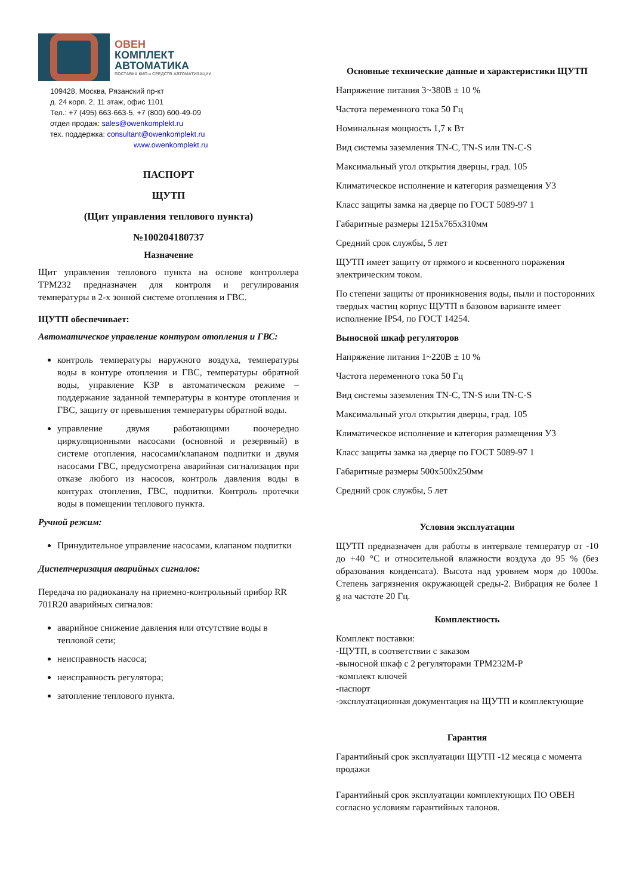ОВЕН
КОМПЛЕКТ
АВТОМАТИКА
ПОСТАВКА КИП и СРЕДСТВ АВТОМАТИЗАЦИИ
109428, Москва, Рязанский пр-кт
д. 24 корп. 2, 11 этаж, офис 1101
Тел.: +7 (495) 663-663-5, +7 (800) 600-49-09
отдел продаж: sales@owenkomplekt.ru
тех. поддержка: consultant@owenkomplekt.ru
www.owenkomplekt.ru
ПАСПОРТ
ЩУТП
(Щит управления теплового пункта)
№100204180737
Назначение
Щит управления теплового пункта на основе контроллера ТРМ232 предназначен для контроля и регулирования температуры в 2-х зонной системе отопления и ГВС.
ЩУТП обеспечивает:
Автоматическое управление контуром отопления и ГВС:
контроль температуры наружного воздуха, температуры воды в контуре отопления и ГВС, температуры обратной воды, управление КЗР в автоматическом режиме – поддержание заданной температуры в контуре отопления и ГВС, защиту от превышения температуры обратной воды.
управление двумя работающими поочередно циркуляционными насосами (основной и резервный) в системе отопления, насосами/клапаном подпитки и двумя насосами ГВС, предусмотрена аварийная сигнализация при отказе любого из насосов, контроль давления воды в контурах отопления, ГВС, подпитки. Контроль протечки воды в помещении теплового пункта.
Ручной режим:
Принудительное управление насосами, клапаном подпитки
Диспетчеризация аварийных сигналов:
Передача по радиоканалу на приемно-контрольный прибор RR 701R20 аварийных сигналов:
аварийное снижение давления или отсутствие воды в тепловой сети;
неисправность насоса;
неисправность регулятора;
затопление теплового пункта.
Основные технические данные и характеристики ЩУТП
Напряжение питания 3~380В ± 10 %
Частота переменного тока 50 Гц
Номинальная мощность 1,7 к Вт
Вид системы заземления TN-C, TN-S или TN-C-S
Максимальный угол открытия дверцы, град. 105
Климатическое исполнение и категория размещения У3
Класс защиты замка на дверце по ГОСТ 5089-97 1
Габаритные размеры 1215x765x310мм
Средний срок службы, 5 лет
ЩУТП имеет защиту от прямого и косвенного поражения электрическим током.
По степени защиты от проникновения воды, пыли и посторонних твердых частиц корпус ЩУТП в базовом варианте имеет исполнение IP54, по ГОСТ 14254.
Выносной шкаф регуляторов
Напряжение питания 1~220В ± 10 %
Частота переменного тока 50 Гц
Вид системы заземления TN-C, TN-S или TN-C-S
Максимальный угол открытия дверцы, град. 105
Климатическое исполнение и категория размещения У3
Класс защиты замка на дверце по ГОСТ 5089-97 1
Габаритные размеры 500x500x250мм
Средний срок службы, 5 лет
Условия эксплуатации
ЩУТП предназначен для работы в интервале температур от -10 до +40 °С и относительной влажности воздуха до 95 % (без образования конденсата). Высота над уровнем моря до 1000м. Степень загрязнения окружающей среды-2. Вибрация не более 1 g на частоте 20 Гц.
Комплектность
Комплект поставки:
-ЩУТП, в соответствии с заказом
-выносной шкаф с 2 регуляторами ТРМ232М-Р
-комплект ключей
-паспорт
-эксплуатационная документация на ЩУТП и комплектующие
Гарантия
Гарантийный срок эксплуатации ЩУТП -12 месяца с момента продажи
Гарантийный срок эксплуатации комплектующих ПО ОВЕН согласно условиям гарантийных талонов.